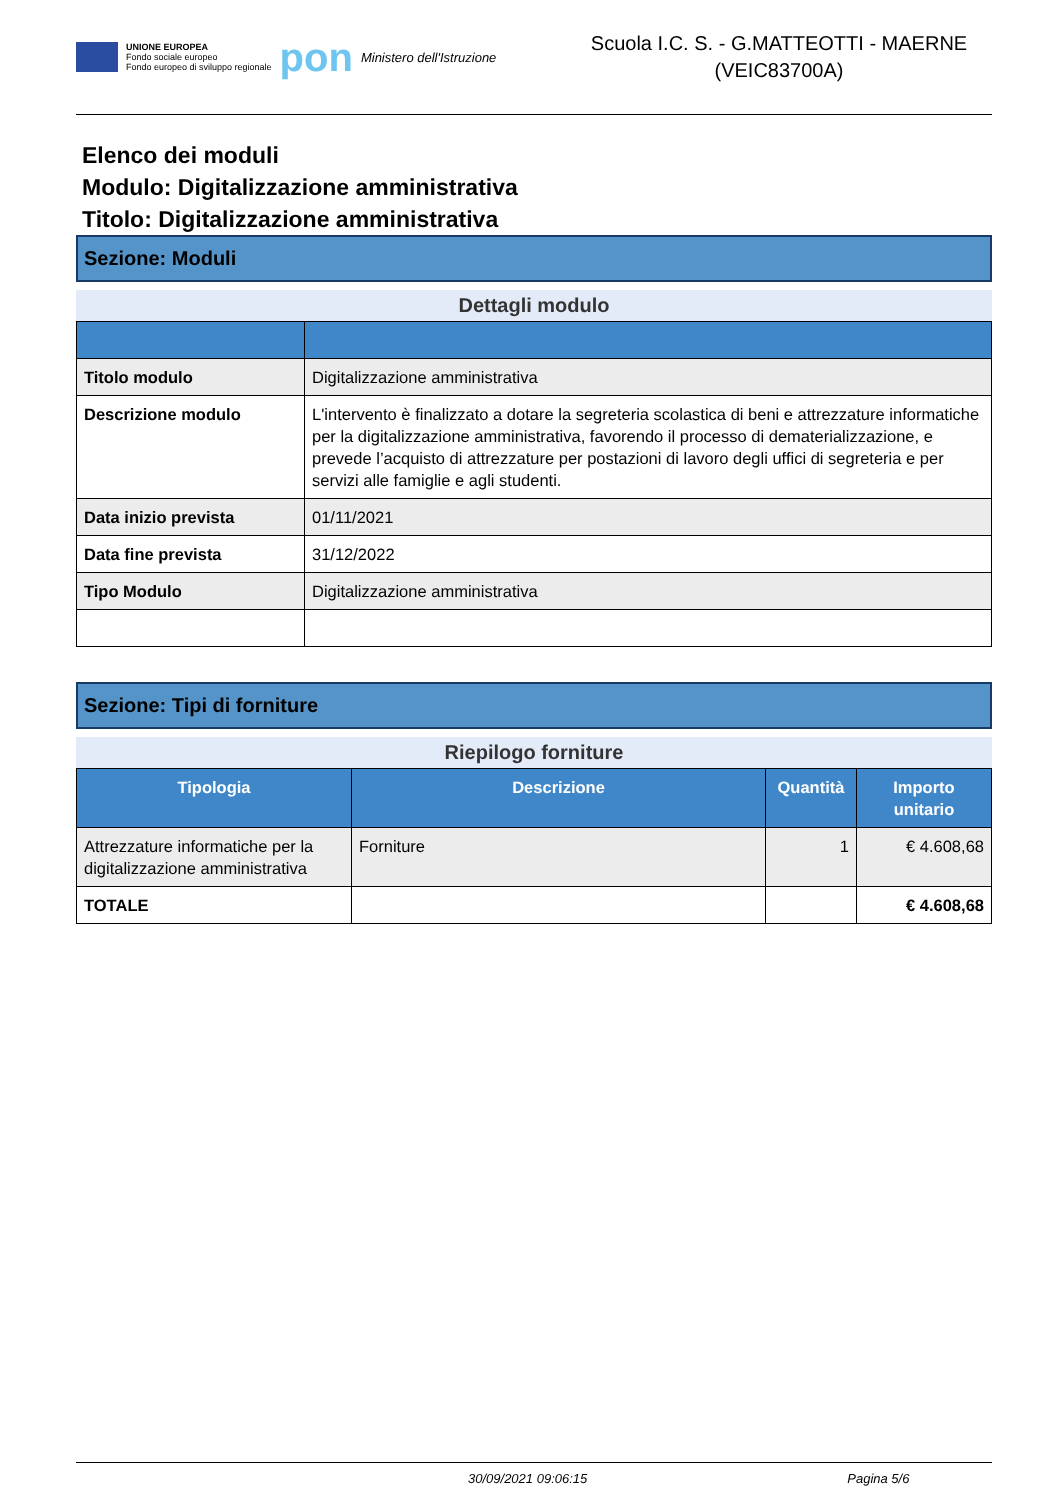UNIONE EUROPEA
Fondo sociale europeo
Fondo europeo di sviluppo regionale
pon
Ministero dell'Istruzione
Scuola I.C. S. - G.MATTEOTTI - MAERNE
(VEIC83700A)
Elenco dei moduli
Modulo: Digitalizzazione amministrativa
Titolo: Digitalizzazione amministrativa
Sezione: Moduli
Dettagli modulo
| Titolo modulo | Digitalizzazione amministrativa |
| Descrizione modulo | L'intervento è finalizzato a dotare la segreteria scolastica di beni e attrezzature informatiche per la digitalizzazione amministrativa, favorendo il processo di dematerializzazione, e prevede l’acquisto di attrezzature per postazioni di lavoro degli uffici di segreteria e per servizi alle famiglie e agli studenti. |
| Data inizio prevista | 01/11/2021 |
| Data fine prevista | 31/12/2022 |
| Tipo Modulo | Digitalizzazione amministrativa |
Sezione: Tipi di forniture
Riepilogo forniture
| Tipologia | Descrizione | Quantità | Importo unitario |
| --- | --- | --- | --- |
| Attrezzature informatiche per la digitalizzazione amministrativa | Forniture | 1 | € 4.608,68 |
| TOTALE | | | € 4.608,68 |
30/09/2021 09:06:15 Pagina 5/6